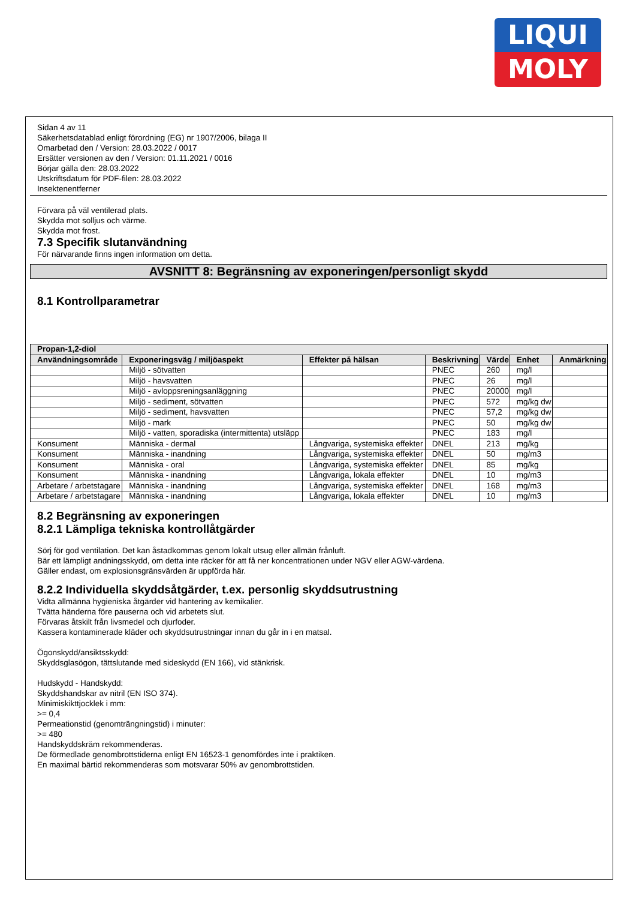LIQUI
MOLY
Sidan 4 av 11
Säkerhetsdatablad enligt förordning (EG) nr 1907/2006, bilaga II
Omarbetad den / Version: 28.03.2022 / 0017
Ersätter versionen av den / Version: 01.11.2021 / 0016
Börjar gälla den: 28.03.2022
Utskriftsdatum för PDF-filen: 28.03.2022
Insektenentferner
Förvara på väl ventilerad plats.
Skydda mot solljus och värme.
Skydda mot frost.
7.3 Specifik slutanvändning
För närvarande finns ingen information om detta.
AVSNITT 8: Begränsning av exponeringen/personligt skydd
8.1 Kontrollparametrar
| Propan-1,2-diol | | | | | | |
| --- | --- | --- | --- | --- | --- | --- |
| Användningsområde | Exponeringsväg / miljöaspekt | Effekter på hälsan | Beskrivning | Värde | Enhet | Anmärkning |
| | Miljö - sötvatten | | PNEC | 260 | mg/l | |
| | Miljö - havsvatten | | PNEC | 26 | mg/l | |
| | Miljö - avloppsreningsanläggning | | PNEC | 20000 | mg/l | |
| | Miljö - sediment, sötvatten | | PNEC | 572 | mg/kg dw | |
| | Miljö - sediment, havsvatten | | PNEC | 57,2 | mg/kg dw | |
| | Miljö - mark | | PNEC | 50 | mg/kg dw | |
| | Miljö - vatten, sporadiska (intermittenta) utsläpp | | PNEC | 183 | mg/l | |
| Konsument | Människa - dermal | Långvariga, systemiska effekter | DNEL | 213 | mg/kg | |
| Konsument | Människa - inandning | Långvariga, systemiska effekter | DNEL | 50 | mg/m3 | |
| Konsument | Människa - oral | Långvariga, systemiska effekter | DNEL | 85 | mg/kg | |
| Konsument | Människa - inandning | Långvariga, lokala effekter | DNEL | 10 | mg/m3 | |
| Arbetare / arbetstagare | Människa - inandning | Långvariga, systemiska effekter | DNEL | 168 | mg/m3 | |
| Arbetare / arbetstagare | Människa - inandning | Långvariga, lokala effekter | DNEL | 10 | mg/m3 | |
8.2 Begränsning av exponeringen
8.2.1 Lämpliga tekniska kontrollåtgärder
Sörj för god ventilation. Det kan åstadkommas genom lokalt utsug eller allmän frånluft.
Bär ett lämpligt andningsskydd, om detta inte räcker för att få ner koncentrationen under NGV eller AGW-värdena.
Gäller endast, om explosionsgränsvärden är uppförda här.
8.2.2 Individuella skyddsåtgärder, t.ex. personlig skyddsutrustning
Vidta allmänna hygieniska åtgärder vid hantering av kemikalier.
Tvätta händerna före pauserna och vid arbetets slut.
Förvaras åtskilt från livsmedel och djurfoder.
Kassera kontaminerade kläder och skyddsutrustningar innan du går in i en matsal.
Ögonskydd/ansiktsskydd:
Skyddsglasögon, tättslutande med sideskydd (EN 166), vid stänkrisk.
Hudskydd - Handskydd:
Skyddshandskar av nitril (EN ISO 374).
Minimiskikttjocklek i mm:
>= 0,4
Permeationstid (genomträngningstid) i minuter:
>= 480
Handskyddskräm rekommenderas.
De förmedlade genombrottstiderna enligt EN 16523-1 genomfördes inte i praktiken.
En maximal bärtid rekommenderas som motsvarar 50% av genombrottstiden.